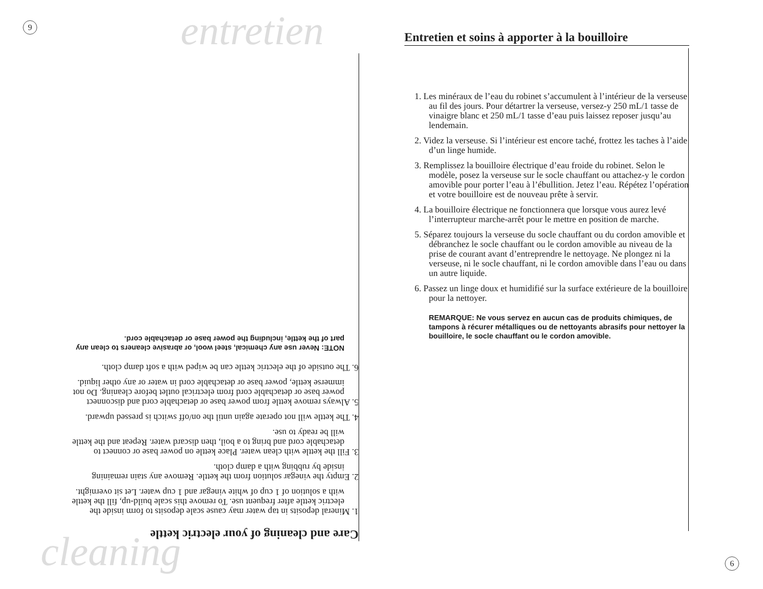9 entretien
Entretien et soins à apporter à la bouilloire
1. Les minéraux de l’eau du robinet s’accumulent à l’intérieur de la verseuse au fil des jours. Pour détartrer la verseuse, versez-y 250 mL/1 tasse de vinaigre blanc et 250 mL/1 tasse d’eau puis laissez reposer jusqu’au lendemain.
2. Videz la verseuse. Si l’intérieur est encore taché, frottez les taches à l’aide d’un linge humide.
3. Remplissez la bouilloire électrique d’eau froide du robinet. Selon le modèle, posez la verseuse sur le socle chauffant ou attachez-y le cordon amovible pour porter l’eau à l’ébullition. Jetez l’eau. Répétez l’opération et votre bouilloire est de nouveau prête à servir.
4. La bouilloire électrique ne fonctionnera que lorsque vous aurez levé l’interrupteur marche-arrêt pour le mettre en position de marche.
5. Séparez toujours la verseuse du socle chauffant ou du cordon amovible et débranchez le socle chauffant ou le cordon amovible au niveau de la prise de courant avant d’entreprendre le nettoyage. Ne plongez ni la verseuse, ni le socle chauffant, ni le cordon amovible dans l’eau ou dans un autre liquide.
6. Passez un linge doux et humidifié sur la surface extérieure de la bouilloire pour la nettoyer.
REMARQUE: Ne vous servez en aucun cas de produits chimiques, de tampons à récurer métalliques ou de nettoyants abrasifs pour nettoyer la bouilloire, le socle chauffant ou le cordon amovible.
Care and cleaning of your electric kettle
1. Mineral deposits in tap water may cause scale deposits to form inside the electric kettle after frequent use. To remove this scale build-up, fill the kettle with a solution of 1 cup of white vinegar and 1 cup water. Let sit overnight.
2. Empty the vinegar solution from the kettle. Remove any stain remaining inside by rubbing with a damp cloth.
3. Fill the kettle with clean water. Place kettle on power base or connect to detachable cord and bring to a boil, then discard water. Repeat and the kettle will be ready to use.
4. The kettle will not operate again until the on/off switch is pressed upward.
5. Always remove kettle from power base or detachable cord and disconnect power base or detachable cord from electrical outlet before cleaning. Do not immerse kettle, power base or detachable cord in water or any other liquid.
6. The outside of the electric kettle can be wiped with a soft damp cloth.
NOTE: Never use any chemical, steel wool, or abrasive cleaners to clean any part of the kettle, including the power base or detachable cord.
cleaning 6